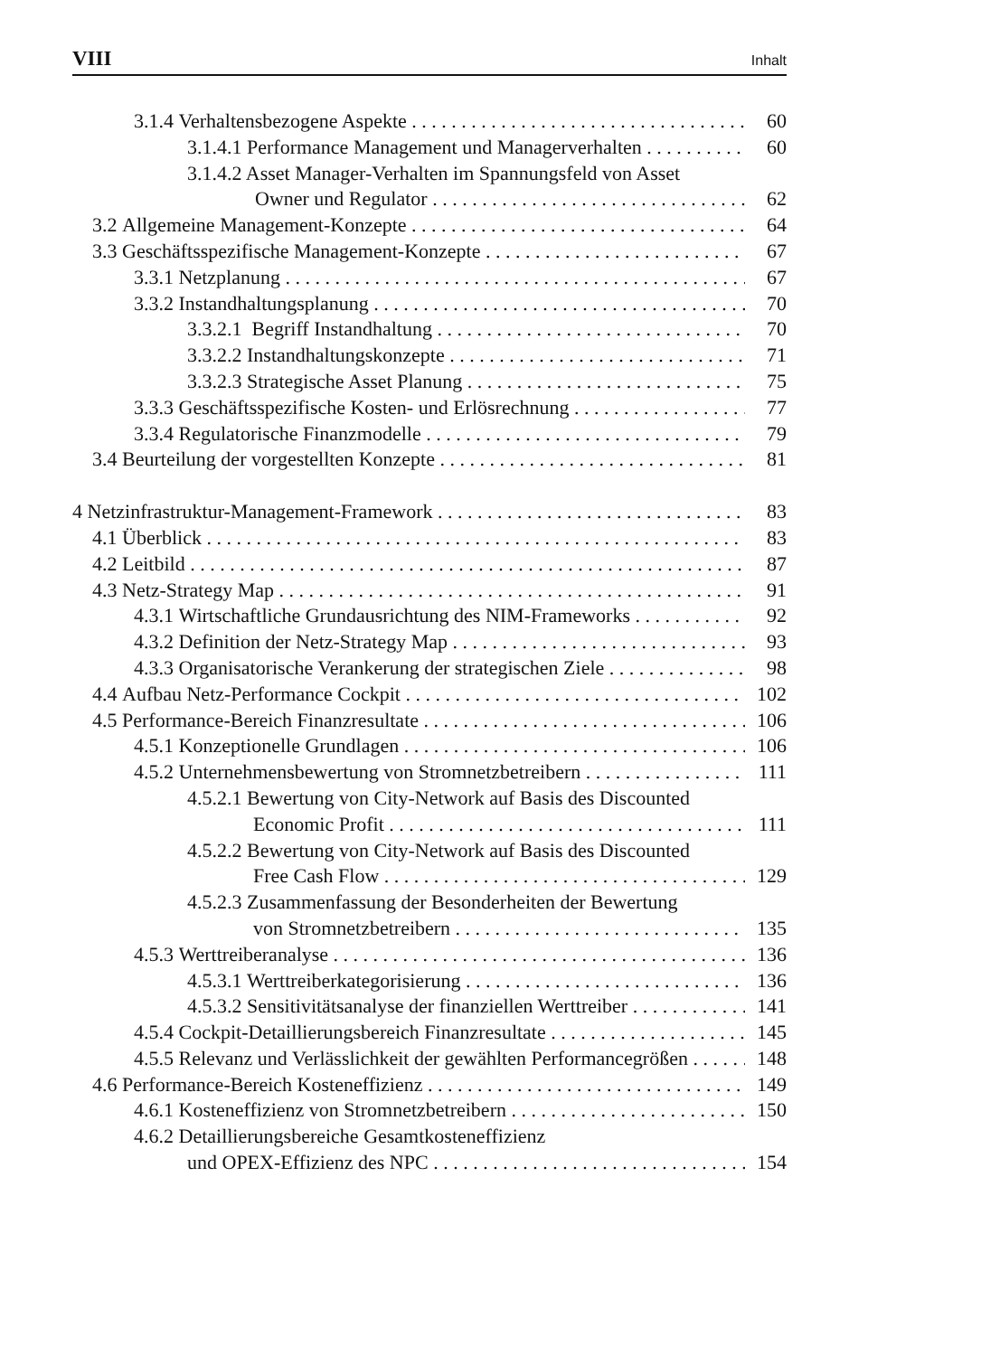VIII Inhalt
3.1.4 Verhaltensbezogene Aspekte 60
3.1.4.1 Performance Management und Managerverhalten 60
3.1.4.2 Asset Manager-Verhalten im Spannungsfeld von Asset
Owner und Regulator 62
3.2 Allgemeine Management-Konzepte 64
3.3 Geschäftsspezifische Management-Konzepte 67
3.3.1 Netzplanung 67
3.3.2 Instandhaltungsplanung 70
3.3.2.1 Begriff Instandhaltung 70
3.3.2.2 Instandhaltungskonzepte 71
3.3.2.3 Strategische Asset Planung 75
3.3.3 Geschäftsspezifische Kosten- und Erlösrechnung 77
3.3.4 Regulatorische Finanzmodelle 79
3.4 Beurteilung der vorgestellten Konzepte 81
4 Netzinfrastruktur-Management-Framework 83
4.1 Überblick 83
4.2 Leitbild 87
4.3 Netz-Strategy Map 91
4.3.1 Wirtschaftliche Grundausrichtung des NIM-Frameworks 92
4.3.2 Definition der Netz-Strategy Map 93
4.3.3 Organisatorische Verankerung der strategischen Ziele 98
4.4 Aufbau Netz-Performance Cockpit 102
4.5 Performance-Bereich Finanzresultate 106
4.5.1 Konzeptionelle Grundlagen 106
4.5.2 Unternehmensbewertung von Stromnetzbetreibern 111
4.5.2.1 Bewertung von City-Network auf Basis des Discounted
Economic Profit 111
4.5.2.2 Bewertung von City-Network auf Basis des Discounted
Free Cash Flow 129
4.5.2.3 Zusammenfassung der Besonderheiten der Bewertung
von Stromnetzbetreibern 135
4.5.3 Werttreiberanalyse 136
4.5.3.1 Werttreiberkategorisierung 136
4.5.3.2 Sensitivitätsanalyse der finanziellen Werttreiber 141
4.5.4 Cockpit-Detaillierungsbereich Finanzresultate 145
4.5.5 Relevanz und Verlässlichkeit der gewählten Performancegrößen 148
4.6 Performance-Bereich Kosteneffizienz 149
4.6.1 Kosteneffizienz von Stromnetzbetreibern 150
4.6.2 Detaillierungsbereiche Gesamtkosteneffizienz
und OPEX-Effizienz des NPC 154